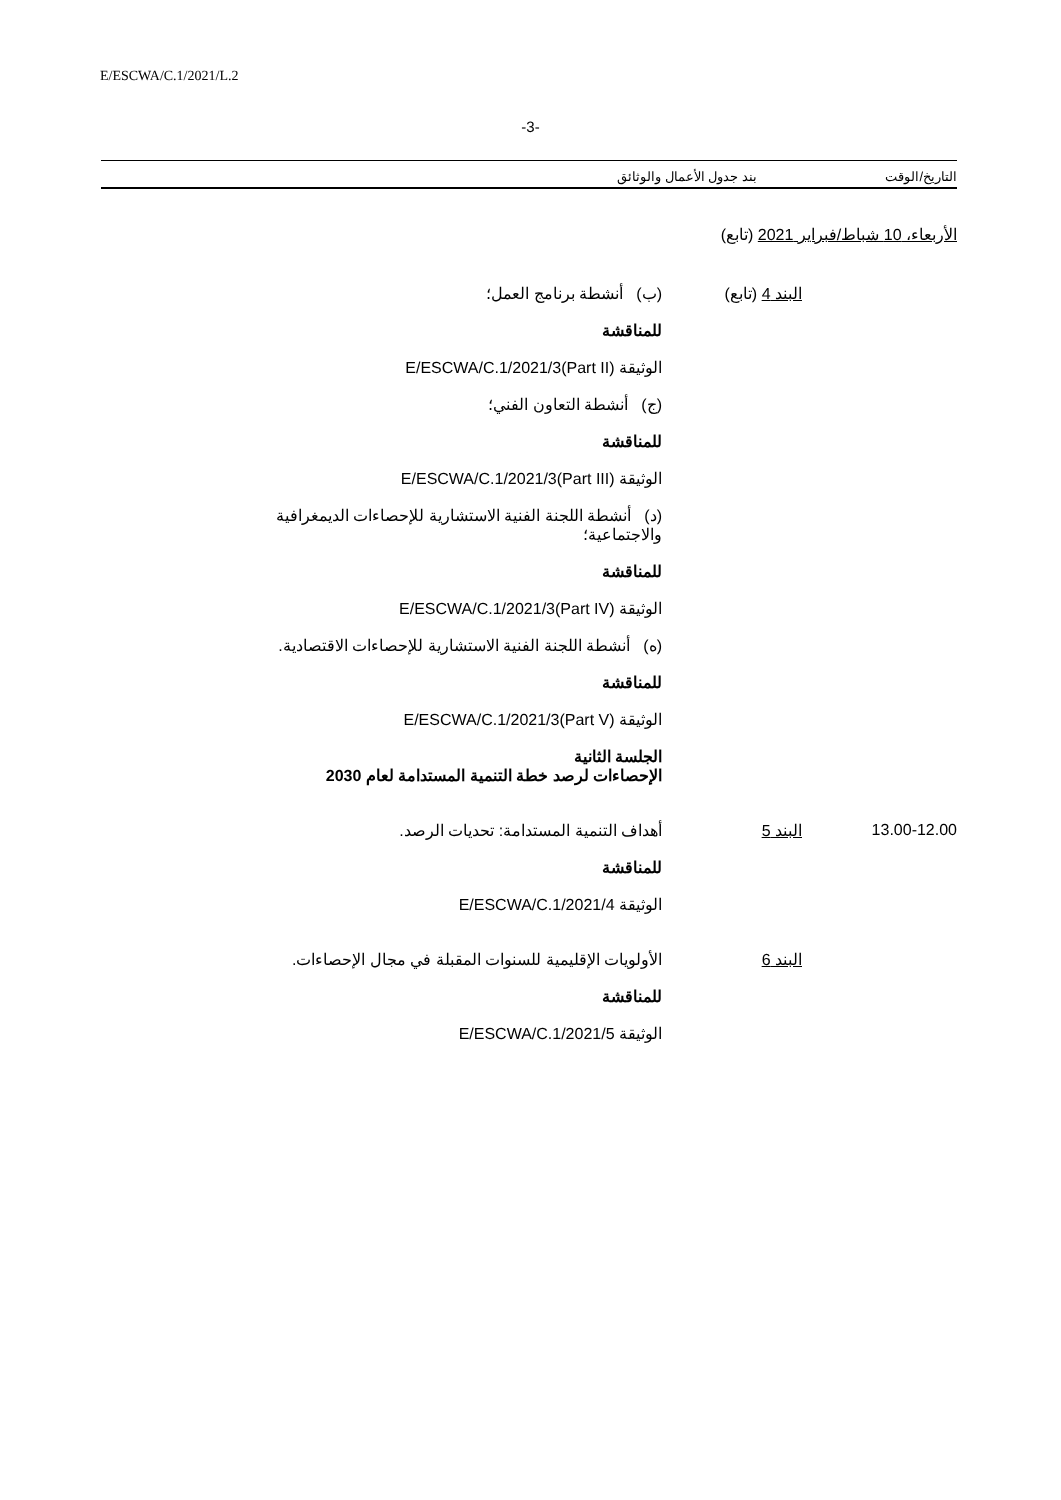E/ESCWA/C.1/2021/L.2
-3-
التاريخ/الوقت بند جدول الأعمال والوثائق
الأربعاء، 10 شباط/فبراير 2021 (تابع)
البند 4 (تابع) (ب) أنشطة برنامج العمل؛
للمناقشة
الوثيقة E/ESCWA/C.1/2021/3(Part II)
(ج) أنشطة التعاون الفني؛
للمناقشة
الوثيقة E/ESCWA/C.1/2021/3(Part III)
(د) أنشطة اللجنة الفنية الاستشارية للإحصاءات الديمغرافية والاجتماعية؛
للمناقشة
الوثيقة E/ESCWA/C.1/2021/3(Part IV)
(ه) أنشطة اللجنة الفنية الاستشارية للإحصاءات الاقتصادية.
للمناقشة
الوثيقة E/ESCWA/C.1/2021/3(Part V)
الجلسة الثانية
الإحصاءات لرصد خطة التنمية المستدامة لعام 2030
13.00-12.00 البند 5 أهداف التنمية المستدامة: تحديات الرصد.
للمناقشة
الوثيقة E/ESCWA/C.1/2021/4
البند 6 الأولويات الإقليمية للسنوات المقبلة في مجال الإحصاءات.
للمناقشة
الوثيقة E/ESCWA/C.1/2021/5